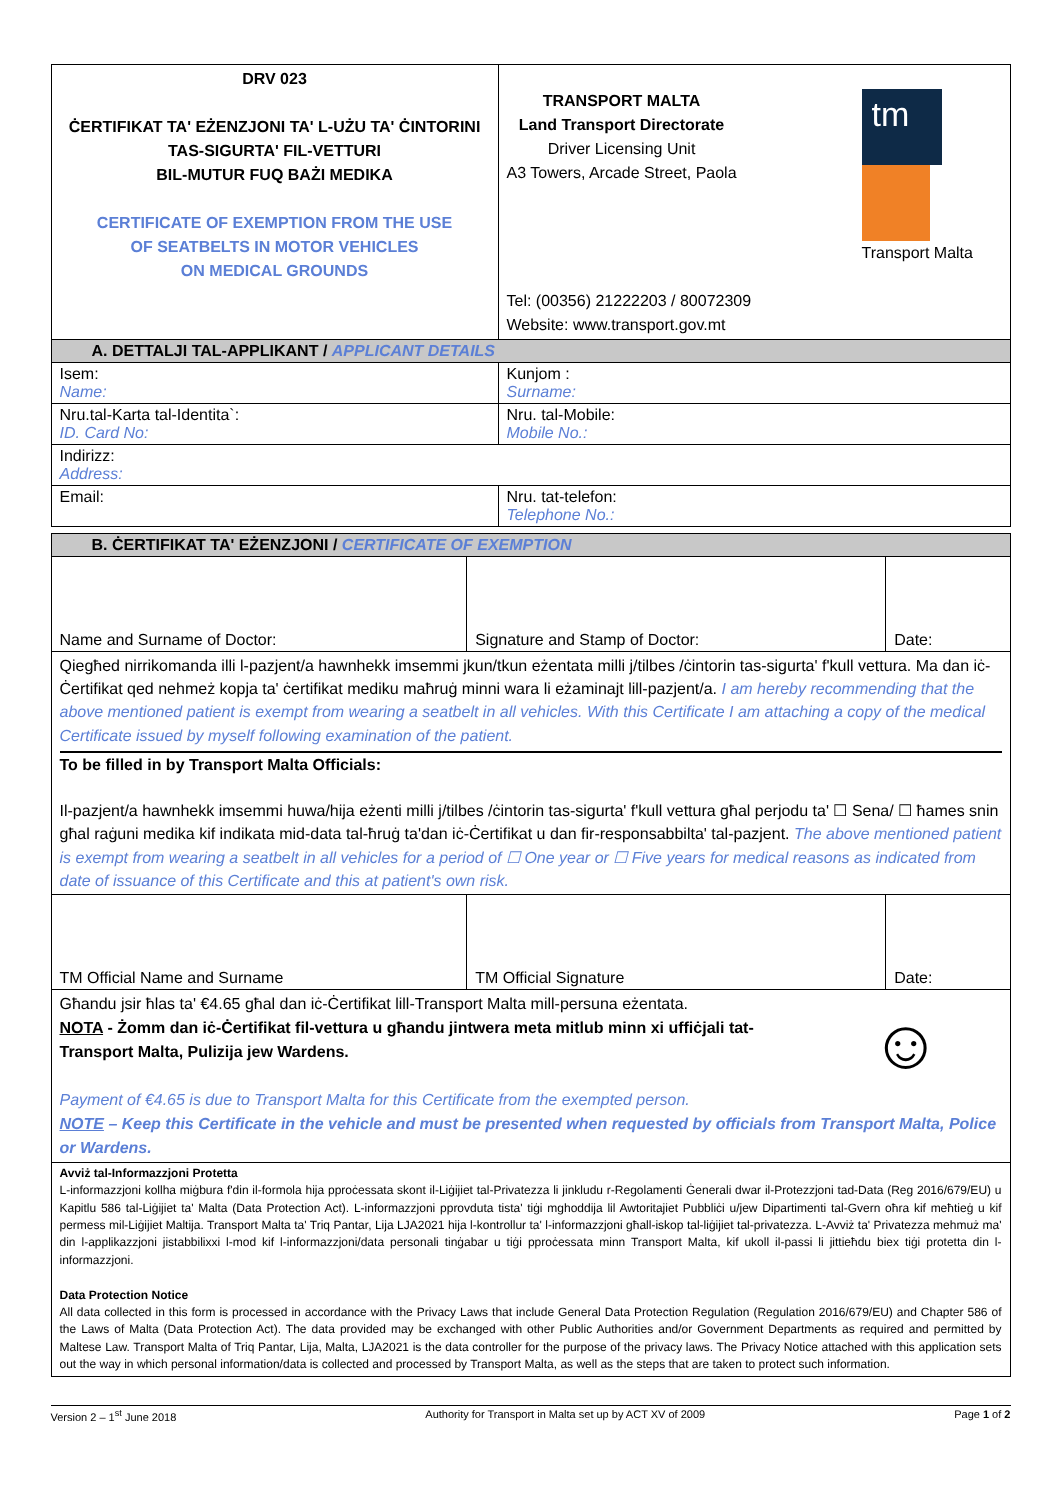| DRV 023 ĊERTIFIKAT TA' EŻENZJONI TA' L-UŻU TA' ĊINTORINI TAS-SIGURTA' FIL-VETTURI BIL-MUTUR FUQ BAŻI MEDIKA CERTIFICATE OF EXEMPTION FROM THE USE OF SEATBELTS IN MOTOR VEHICLES ON MEDICAL GROUNDS | TRANSPORT MALTA Land Transport Directorate Driver Licensing Unit A3 Towers, Arcade Street, Paola tm Transport Malta Tel: (00356) 21222203 / 80072309 Website: www.transport.gov.mt |
| A. DETTALJI TAL-APPLIKANT / APPLICANT DETAILS | |
| Isem: Name: | Kunjom : Surname: |
| Nru.tal-Karta tal-Identita`: ID. Card No: | Nru. tal-Mobile: Mobile No.: |
| Indirizz: Address: | |
| Email: | Nru. tat-telefon: Telephone No.: |
| B. ĊERTIFIKAT TA' EŻENZJONI / CERTIFICATE OF EXEMPTION | | |
| Name and Surname of Doctor: | Signature and Stamp of Doctor: | Date: |
| Qiegħed nirrikomanda illi l-pazjent/a hawnhekk imsemmi jkun/tkun eżentata milli j/tilbes /ċintorin tas-sigurta' f'kull vettura. Ma dan iċ-Ċertifikat qed nehmeż kopja ta' ċertifikat mediku maħruġ minni wara li eżaminajt lill-pazjent/a. I am hereby recommending that the above mentioned patient is exempt from wearing a seatbelt in all vehicles. With this Certificate I am attaching a copy of the medical Certificate issued by myself following examination of the patient. To be filled in by Transport Malta Officials: Il-pazjent/a hawnhekk imsemmi huwa/hija eżenti milli j/tilbes /ċintorin tas-sigurta' f'kull vettura għal perjodu ta' ☐ Sena/ ☐ ħames snin għal raġuni medika kif indikata mid-data tal-ħruġ ta'dan iċ-Ċertifikat u dan fir-responsabbilta' tal-pazjent. The above mentioned patient is exempt from wearing a seatbelt in all vehicles for a period of ☐ One year or ☐ Five years for medical reasons as indicated from date of issuance of this Certificate and this at patient's own risk. | | |
| TM Official Name and Surname | TM Official Signature | Date: |
| ☺ Għandu jsir ħlas ta' €4.65 għal dan iċ-Ċertifikat lill-Transport Malta mill-persuna eżentata. NOTA - Żomm dan iċ-Ċertifikat fil-vettura u għandu jintwera meta mitlub minn xi uffiċjali tat-Transport Malta, Pulizija jew Wardens. Payment of €4.65 is due to Transport Malta for this Certificate from the exempted person. NOTE – Keep this Certificate in the vehicle and must be presented when requested by officials from Transport Malta, Police or Wardens. | | |
| Avviż tal-Informazzjoni Protetta L-informazzjoni kollha miġbura f'din il-formola hija pproċessata skont il-Liġijiet tal-Privatezza li jinkludu r-Regolamenti Ġenerali dwar il-Protezzjoni tad-Data (Reg 2016/679/EU) u Kapitlu 586 tal-Liġijiet ta' Malta (Data Protection Act). L-informazzjoni pprovduta tista' tiġi mghoddija lil Awtoritajiet Pubbliċi u/jew Dipartimenti tal-Gvern oħra kif meħtieġ u kif permess mil-Liġijiet Maltija. Transport Malta ta' Triq Pantar, Lija LJA2021 hija l-kontrollur ta' l-informazzjoni għall-iskop tal-liġijiet tal-privatezza. L-Avviż ta' Privatezza mehmuż ma' din l-applikazzjoni jistabbilixxi l-mod kif l-informazzjoni/data personali tinġabar u tiġi pproċessata minn Transport Malta, kif ukoll il-passi li jittieħdu biex tiġi protetta din l-informazzjoni. Data Protection Notice All data collected in this form is processed in accordance with the Privacy Laws that include General Data Protection Regulation (Regulation 2016/679/EU) and Chapter 586 of the Laws of Malta (Data Protection Act). The data provided may be exchanged with other Public Authorities and/or Government Departments as required and permitted by Maltese Law. Transport Malta of Triq Pantar, Lija, Malta, LJA2021 is the data controller for the purpose of the privacy laws. The Privacy Notice attached with this application sets out the way in which personal information/data is collected and processed by Transport Malta, as well as the steps that are taken to protect such information. | | |
Version 2 – 1<sup>st</sup> June 2018 Authority for Transport in Malta set up by ACT XV of 2009 Page 1 of 2